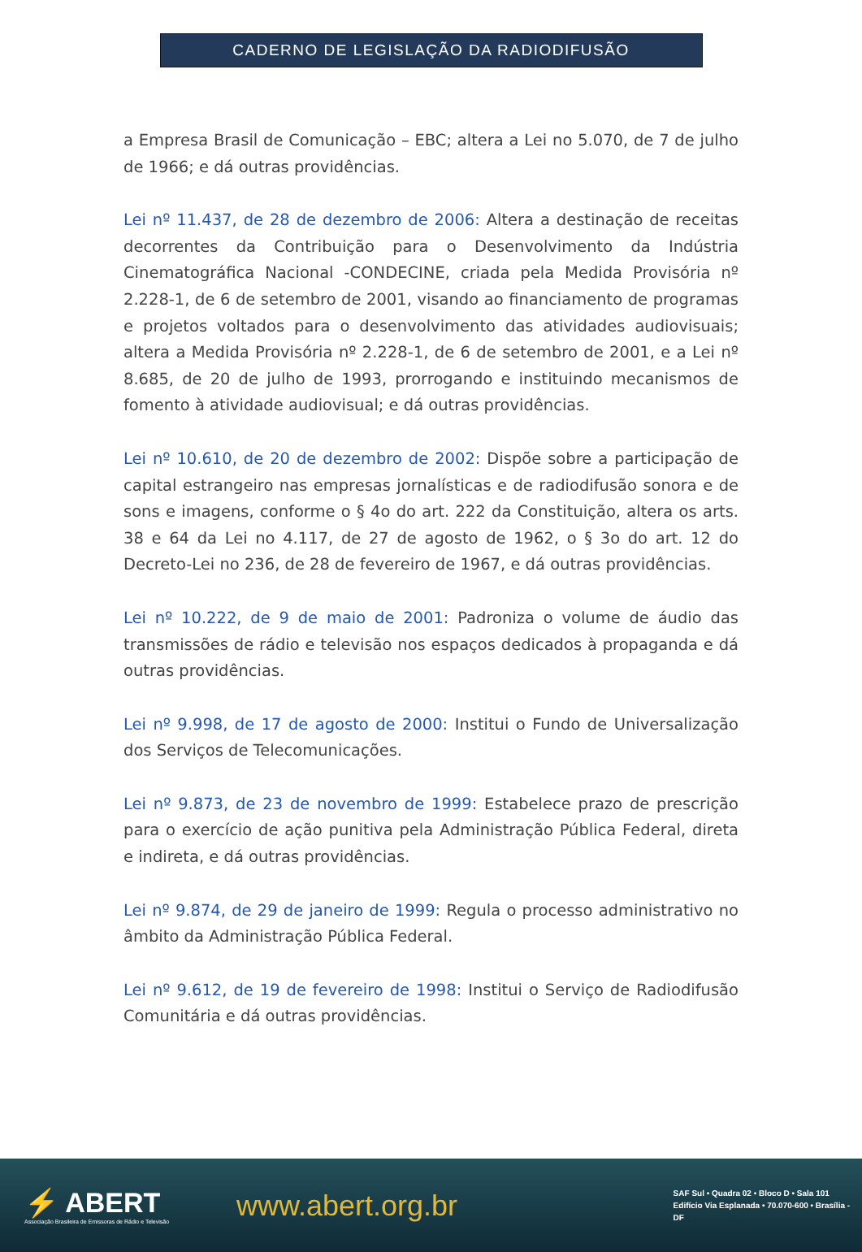CADERNO DE LEGISLAÇÃO DA RADIODIFUSÃO
a Empresa Brasil de Comunicação – EBC; altera a Lei no 5.070, de 7 de julho de 1966; e dá outras providências.
Lei nº 11.437, de 28 de dezembro de 2006: Altera a destinação de receitas decorrentes da Contribuição para o Desenvolvimento da Indústria Cinematográfica Nacional -CONDECINE, criada pela Medida Provisória nº 2.228-1, de 6 de setembro de 2001, visando ao financiamento de programas e projetos voltados para o desenvolvimento das atividades audiovisuais; altera a Medida Provisória nº 2.228-1, de 6 de setembro de 2001, e a Lei nº 8.685, de 20 de julho de 1993, prorrogando e instituindo mecanismos de fomento à atividade audiovisual; e dá outras providências.
Lei nº 10.610, de 20 de dezembro de 2002: Dispõe sobre a participação de capital estrangeiro nas empresas jornalísticas e de radiodifusão sonora e de sons e imagens, conforme o § 4o do art. 222 da Constituição, altera os arts. 38 e 64 da Lei no 4.117, de 27 de agosto de 1962, o § 3o do art. 12 do Decreto-Lei no 236, de 28 de fevereiro de 1967, e dá outras providências.
Lei nº 10.222, de 9 de maio de 2001: Padroniza o volume de áudio das transmissões de rádio e televisão nos espaços dedicados à propaganda e dá outras providências.
Lei nº 9.998, de 17 de agosto de 2000: Institui o Fundo de Universalização dos Serviços de Telecomunicações.
Lei nº 9.873, de 23 de novembro de 1999: Estabelece prazo de prescrição para o exercício de ação punitiva pela Administração Pública Federal, direta e indireta, e dá outras providências.
Lei nº 9.874, de 29 de janeiro de 1999: Regula o processo administrativo no âmbito da Administração Pública Federal.
Lei nº 9.612, de 19 de fevereiro de 1998: Institui o Serviço de Radiodifusão Comunitária e dá outras providências.
⚡ ABERT
Associação Brasileira de Emissoras de Rádio e Televisão
www.abert.org.br
SAF Sul • Quadra 02 • Bloco D • Sala 101
Edifício Via Esplanada • 70.070-600 • Brasília - DF